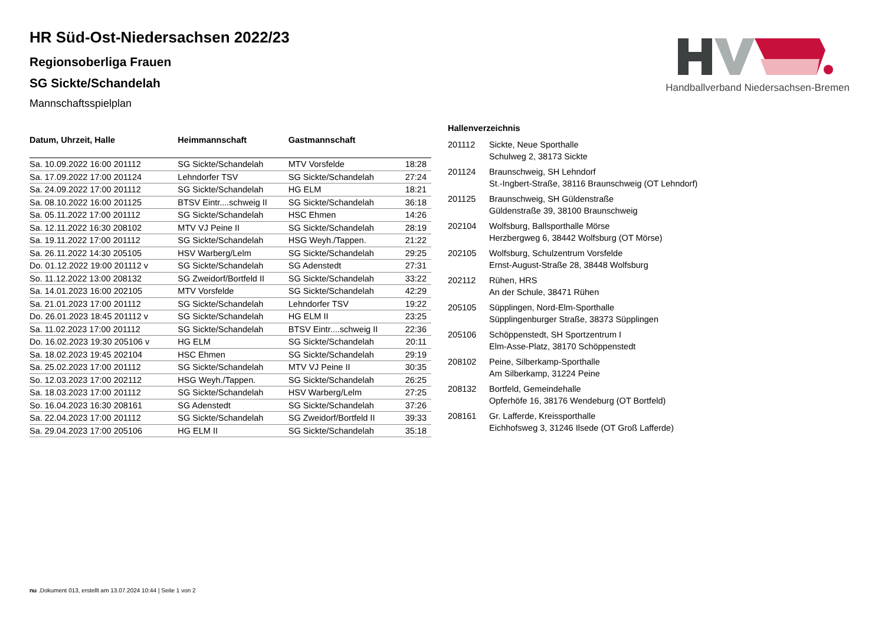Handballverband Niedersachsen-Bremen
HR Süd-Ost-Niedersachsen 2022/23
Regionsoberliga Frauen
SG Sickte/Schandelah
Mannschaftsspielplan
| Datum, Uhrzeit, Halle | Heimmannschaft | Gastmannschaft | |
| --- | --- | --- | --- |
| Sa. 10.09.2022 16:00 201112 | SG Sickte/Schandelah | MTV Vorsfelde | 18:28 |
| Sa. 17.09.2022 17:00 201124 | Lehndorfer TSV | SG Sickte/Schandelah | 27:24 |
| Sa. 24.09.2022 17:00 201112 | SG Sickte/Schandelah | HG ELM | 18:21 |
| Sa. 08.10.2022 16:00 201125 | BTSV Eintr....schweig II | SG Sickte/Schandelah | 36:18 |
| Sa. 05.11.2022 17:00 201112 | SG Sickte/Schandelah | HSC Ehmen | 14:26 |
| Sa. 12.11.2022 16:30 208102 | MTV VJ Peine II | SG Sickte/Schandelah | 28:19 |
| Sa. 19.11.2022 17:00 201112 | SG Sickte/Schandelah | HSG Weyh./Tappen. | 21:22 |
| Sa. 26.11.2022 14:30 205105 | HSV Warberg/Lelm | SG Sickte/Schandelah | 29:25 |
| Do. 01.12.2022 19:00 201112 v | SG Sickte/Schandelah | SG Adenstedt | 27:31 |
| So. 11.12.2022 13:00 208132 | SG Zweidorf/Bortfeld II | SG Sickte/Schandelah | 33:22 |
| Sa. 14.01.2023 16:00 202105 | MTV Vorsfelde | SG Sickte/Schandelah | 42:29 |
| Sa. 21.01.2023 17:00 201112 | SG Sickte/Schandelah | Lehndorfer TSV | 19:22 |
| Do. 26.01.2023 18:45 201112 v | SG Sickte/Schandelah | HG ELM II | 23:25 |
| Sa. 11.02.2023 17:00 201112 | SG Sickte/Schandelah | BTSV Eintr....schweig II | 22:36 |
| Do. 16.02.2023 19:30 205106 v | HG ELM | SG Sickte/Schandelah | 20:11 |
| Sa. 18.02.2023 19:45 202104 | HSC Ehmen | SG Sickte/Schandelah | 29:19 |
| Sa. 25.02.2023 17:00 201112 | SG Sickte/Schandelah | MTV VJ Peine II | 30:35 |
| So. 12.03.2023 17:00 202112 | HSG Weyh./Tappen. | SG Sickte/Schandelah | 26:25 |
| Sa. 18.03.2023 17:00 201112 | SG Sickte/Schandelah | HSV Warberg/Lelm | 27:25 |
| So. 16.04.2023 16:30 208161 | SG Adenstedt | SG Sickte/Schandelah | 37:26 |
| Sa. 22.04.2023 17:00 201112 | SG Sickte/Schandelah | SG Zweidorf/Bortfeld II | 39:33 |
| Sa. 29.04.2023 17:00 205106 | HG ELM II | SG Sickte/Schandelah | 35:18 |
Hallenverzeichnis
| 201112 | Sickte, Neue Sporthalle Schulweg 2, 38173 Sickte |
| 201124 | Braunschweig, SH Lehndorf St.-Ingbert-Straße, 38116 Braunschweig (OT Lehndorf) |
| 201125 | Braunschweig, SH Güldenstraße Güldenstraße 39, 38100 Braunschweig |
| 202104 | Wolfsburg, Ballsporthalle Mörse Herzbergweg 6, 38442 Wolfsburg (OT Mörse) |
| 202105 | Wolfsburg, Schulzentrum Vorsfelde Ernst-August-Straße 28, 38448 Wolfsburg |
| 202112 | Rühen, HRS An der Schule, 38471 Rühen |
| 205105 | Süpplingen, Nord-Elm-Sporthalle Süpplingenburger Straße, 38373 Süpplingen |
| 205106 | Schöppenstedt, SH Sportzentrum I Elm-Asse-Platz, 38170 Schöppenstedt |
| 208102 | Peine, Silberkamp-Sporthalle Am Silberkamp, 31224 Peine |
| 208132 | Bortfeld, Gemeindehalle Opferhöfe 16, 38176 Wendeburg (OT Bortfeld) |
| 208161 | Gr. Lafferde, Kreissporthalle Eichhofsweg 3, 31246 Ilsede (OT Groß Lafferde) |
nu .Dokument 013, erstellt am 13.07.2024 10:44 | Seite 1 von 2